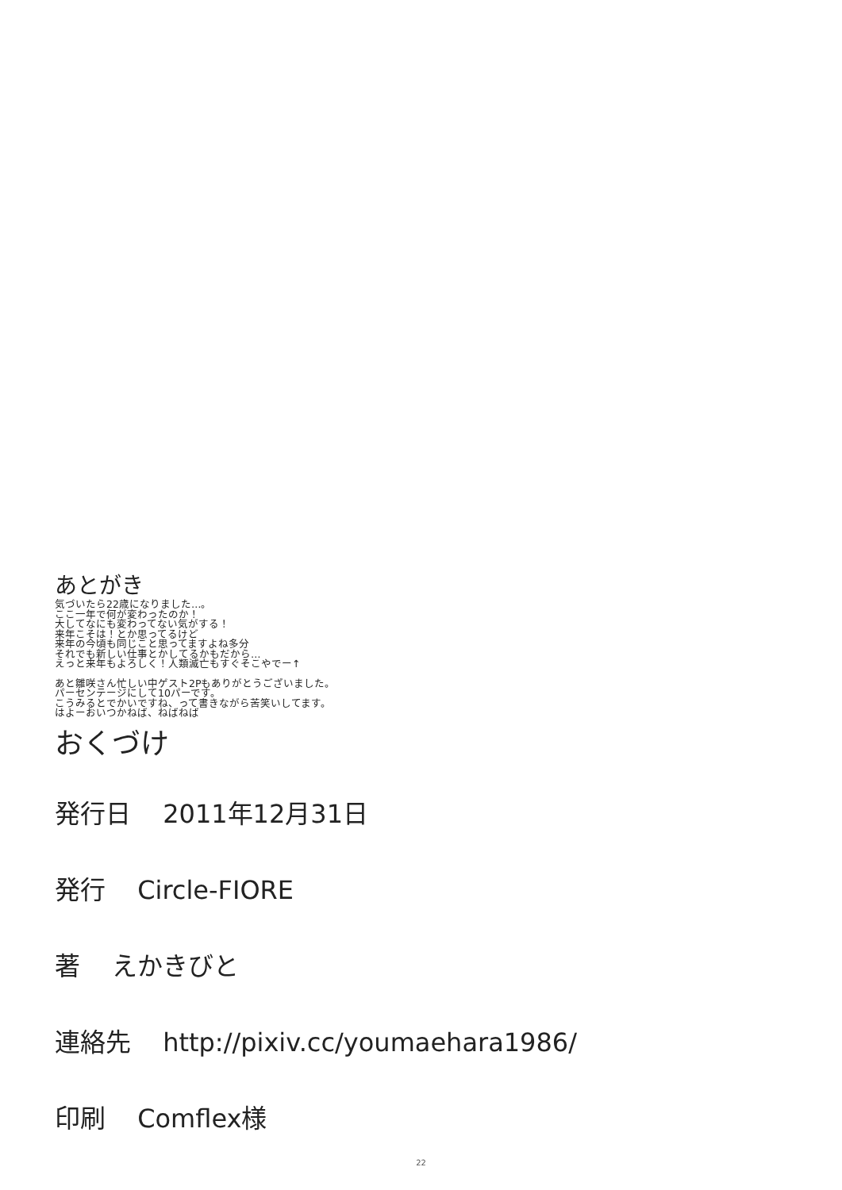あとがき
気づいたら22歳になりました…。
ここ一年で何が変わったのか！
大してなにも変わってない気がする！
来年こそは！とか思ってるけど
来年の今頃も同じこと思ってますよね多分
それでも新しい仕事とかしてるかもだから…
えっと来年もよろしく！人類滅亡もすぐそこやでー↑
あと雛咲さん忙しい中ゲスト2Pもありがとうございました。
パーセンテージにして10パーです。
こうみるとでかいですね、って書きながら苦笑いしてます。
はよーおいつかねば、ねばねば
おくづけ
発行日 2011年12月31日
発行 Circle-FIORE
著 えかきびと
連絡先 http://pixiv.cc/youmaehara1986/
印刷 Comflex様
22